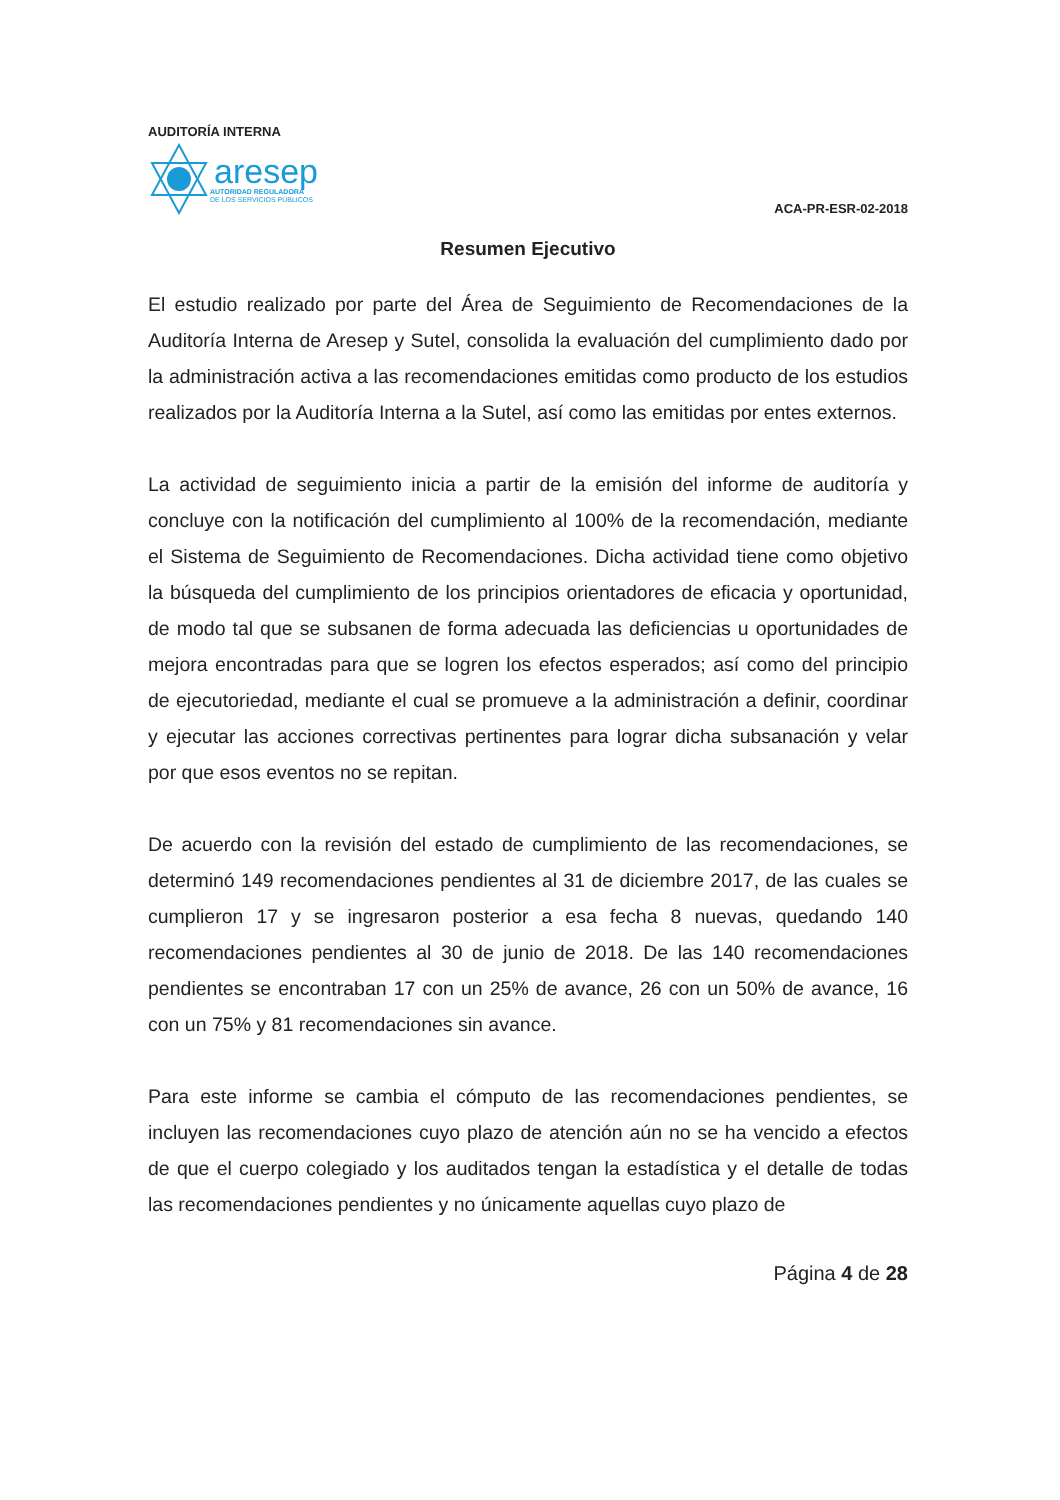AUDITORÍA INTERNA
aresep
AUTORIDAD REGULADORA
DE LOS SERVICIOS PÚBLICOS
ACA-PR-ESR-02-2018
Resumen Ejecutivo
El estudio realizado por parte del Área de Seguimiento de Recomendaciones de la Auditoría Interna de Aresep y Sutel, consolida la evaluación del cumplimiento dado por la administración activa a las recomendaciones emitidas como producto de los estudios realizados por la Auditoría Interna a la Sutel, así como las emitidas por entes externos.
La actividad de seguimiento inicia a partir de la emisión del informe de auditoría y concluye con la notificación del cumplimiento al 100% de la recomendación, mediante el Sistema de Seguimiento de Recomendaciones. Dicha actividad tiene como objetivo la búsqueda del cumplimiento de los principios orientadores de eficacia y oportunidad, de modo tal que se subsanen de forma adecuada las deficiencias u oportunidades de mejora encontradas para que se logren los efectos esperados; así como del principio de ejecutoriedad, mediante el cual se promueve a la administración a definir, coordinar y ejecutar las acciones correctivas pertinentes para lograr dicha subsanación y velar por que esos eventos no se repitan.
De acuerdo con la revisión del estado de cumplimiento de las recomendaciones, se determinó 149 recomendaciones pendientes al 31 de diciembre 2017, de las cuales se cumplieron 17 y se ingresaron posterior a esa fecha 8 nuevas, quedando 140 recomendaciones pendientes al 30 de junio de 2018. De las 140 recomendaciones pendientes se encontraban 17 con un 25% de avance, 26 con un 50% de avance, 16 con un 75% y 81 recomendaciones sin avance.
Para este informe se cambia el cómputo de las recomendaciones pendientes, se incluyen las recomendaciones cuyo plazo de atención aún no se ha vencido a efectos de que el cuerpo colegiado y los auditados tengan la estadística y el detalle de todas las recomendaciones pendientes y no únicamente aquellas cuyo plazo de
Página 4 de 28